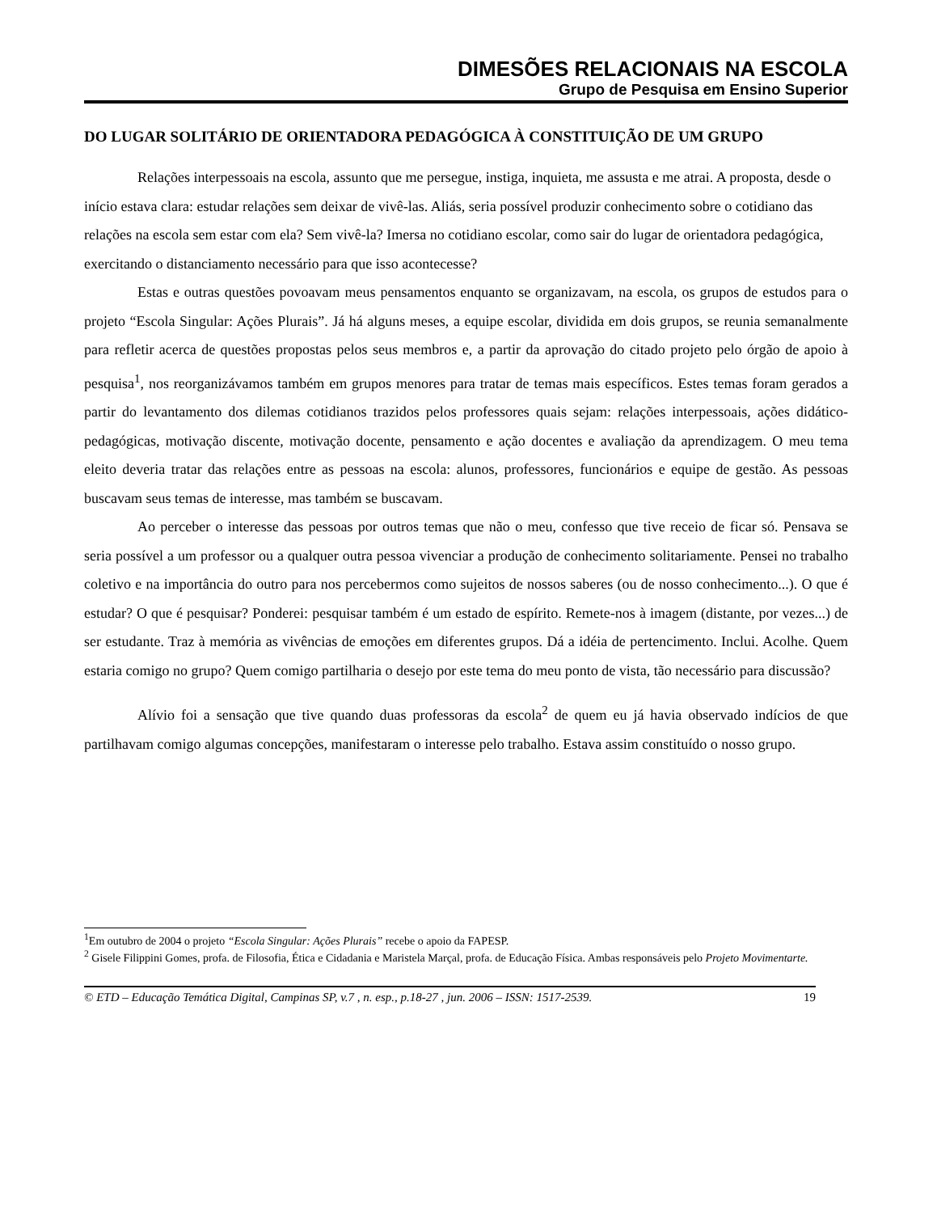DIMESÕES RELACIONAIS NA ESCOLA
Grupo de Pesquisa em Ensino Superior
DO LUGAR SOLITÁRIO DE ORIENTADORA PEDAGÓGICA À CONSTITUIÇÃO DE UM GRUPO
Relações interpessoais na escola, assunto que me persegue, instiga, inquieta, me assusta e me atrai. A proposta, desde o início estava clara: estudar relações sem deixar de vivê-las. Aliás, seria possível produzir conhecimento sobre o cotidiano das relações na escola sem estar com ela? Sem vivê-la? Imersa no cotidiano escolar, como sair do lugar de orientadora pedagógica, exercitando o distanciamento necessário para que isso acontecesse?
Estas e outras questões povoavam meus pensamentos enquanto se organizavam, na escola, os grupos de estudos para o projeto “Escola Singular: Ações Plurais”. Já há alguns meses, a equipe escolar, dividida em dois grupos, se reunia semanalmente para refletir acerca de questões propostas pelos seus membros e, a partir da aprovação do citado projeto pelo órgão de apoio à pesquisa<sup>1</sup>, nos reorganizávamos também em grupos menores para tratar de temas mais específicos. Estes temas foram gerados a partir do levantamento dos dilemas cotidianos trazidos pelos professores quais sejam: relações interpessoais, ações didático-pedagógicas, motivação discente, motivação docente, pensamento e ação docentes e avaliação da aprendizagem. O meu tema eleito deveria tratar das relações entre as pessoas na escola: alunos, professores, funcionários e equipe de gestão. As pessoas buscavam seus temas de interesse, mas também se buscavam.
Ao perceber o interesse das pessoas por outros temas que não o meu, confesso que tive receio de ficar só. Pensava se seria possível a um professor ou a qualquer outra pessoa vivenciar a produção de conhecimento solitariamente. Pensei no trabalho coletivo e na importância do outro para nos percebermos como sujeitos de nossos saberes (ou de nosso conhecimento...). O que é estudar? O que é pesquisar? Ponderei: pesquisar também é um estado de espírito. Remete-nos à imagem (distante, por vezes...) de ser estudante. Traz à memória as vivências de emoções em diferentes grupos. Dá a idéia de pertencimento. Inclui. Acolhe. Quem estaria comigo no grupo? Quem comigo partilharia o desejo por este tema do meu ponto de vista, tão necessário para discussão?
Alívio foi a sensação que tive quando duas professoras da escola<sup>2</sup> de quem eu já havia observado indícios de que partilhavam comigo algumas concepções, manifestaram o interesse pelo trabalho. Estava assim constituído o nosso grupo.
<sup>1</sup> Em outubro de 2004 o projeto “Escola Singular: Ações Plurais” recebe o apoio da FAPESP.
<sup>2</sup> Gisele Filippini Gomes, profa. de Filosofia, Ética e Cidadania e Maristela Marçal, profa. de Educação Física. Ambas responsáveis pelo Projeto Movimentarte.
© ETD – Educação Temática Digital, Campinas SP, v.7 , n. esp., p.18-27 , jun. 2006 – ISSN: 1517-2539. 19